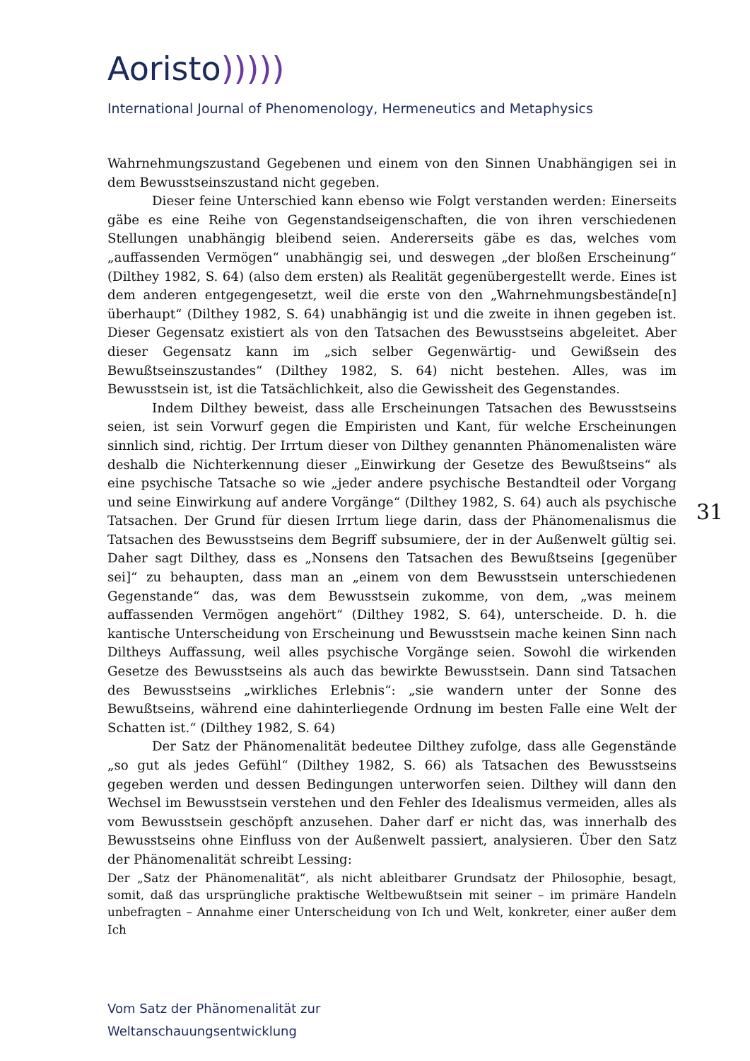Aoristo)))))
International Journal of Phenomenology, Hermeneutics and Metaphysics
Wahrnehmungszustand Gegebenen und einem von den Sinnen Unabhängigen sei in dem Bewusstseinszustand nicht gegeben.
Dieser feine Unterschied kann ebenso wie Folgt verstanden werden: Einerseits gäbe es eine Reihe von Gegenstandseigenschaften, die von ihren verschiedenen Stellungen unabhängig bleibend seien. Andererseits gäbe es das, welches vom „auffassenden Vermögen“ unabhängig sei, und deswegen „der bloßen Erscheinung“ (Dilthey 1982, S. 64) (also dem ersten) als Realität gegenübergestellt werde. Eines ist dem anderen entgegengesetzt, weil die erste von den „Wahrnehmungsbestände[n] überhaupt“ (Dilthey 1982, S. 64) unabhängig ist und die zweite in ihnen gegeben ist. Dieser Gegensatz existiert als von den Tatsachen des Bewusstseins abgeleitet. Aber dieser Gegensatz kann im „sich selber Gegenwärtig- und Gewißsein des Bewußtseinszustandes“ (Dilthey 1982, S. 64) nicht bestehen. Alles, was im Bewusstsein ist, ist die Tatsächlichkeit, also die Gewissheit des Gegenstandes.
Indem Dilthey beweist, dass alle Erscheinungen Tatsachen des Bewusstseins seien, ist sein Vorwurf gegen die Empiristen und Kant, für welche Erscheinungen sinnlich sind, richtig. Der Irrtum dieser von Dilthey genannten Phänomenalisten wäre deshalb die Nichterkennung dieser „Einwirkung der Gesetze des Bewußtseins“ als eine psychische Tatsache so wie „jeder andere psychische Bestandteil oder Vorgang und seine Einwirkung auf andere Vorgänge“ (Dilthey 1982, S. 64) auch als psychische Tatsachen. Der Grund für diesen Irrtum liege darin, dass der Phänomenalismus die Tatsachen des Bewusstseins dem Begriff subsumiere, der in der Außenwelt gültig sei. Daher sagt Dilthey, dass es „Nonsens den Tatsachen des Bewußtseins [gegenüber sei]“ zu behaupten, dass man an „einem von dem Bewusstsein unterschiedenen Gegenstande“ das, was dem Bewusstsein zukomme, von dem, „was meinem auffassenden Vermögen angehört“ (Dilthey 1982, S. 64), unterscheide. D. h. die kantische Unterscheidung von Erscheinung und Bewusstsein mache keinen Sinn nach Diltheys Auffassung, weil alles psychische Vorgänge seien. Sowohl die wirkenden Gesetze des Bewusstseins als auch das bewirkte Bewusstsein. Dann sind Tatsachen des Bewusstseins „wirkliches Erlebnis“: „sie wandern unter der Sonne des Bewußtseins, während eine dahinterliegende Ordnung im besten Falle eine Welt der Schatten ist.“ (Dilthey 1982, S. 64)
Der Satz der Phänomenalität bedeutee Dilthey zufolge, dass alle Gegenstände „so gut als jedes Gefühl“ (Dilthey 1982, S. 66) als Tatsachen des Bewusstseins gegeben werden und dessen Bedingungen unterworfen seien. Dilthey will dann den Wechsel im Bewusstsein verstehen und den Fehler des Idealismus vermeiden, alles als vom Bewusstsein geschöpft anzusehen. Daher darf er nicht das, was innerhalb des Bewusstseins ohne Einfluss von der Außenwelt passiert, analysieren. Über den Satz der Phänomenalität schreibt Lessing:
Der „Satz der Phänomenalität“, als nicht ableitbarer Grundsatz der Philosophie, besagt, somit, daß das ursprüngliche praktische Weltbewußtsein mit seiner – im primäre Handeln unbefragten – Annahme einer Unterscheidung von Ich und Welt, konkreter, einer außer dem Ich
31
Vom Satz der Phänomenalität zur
Weltanschauungsentwicklung